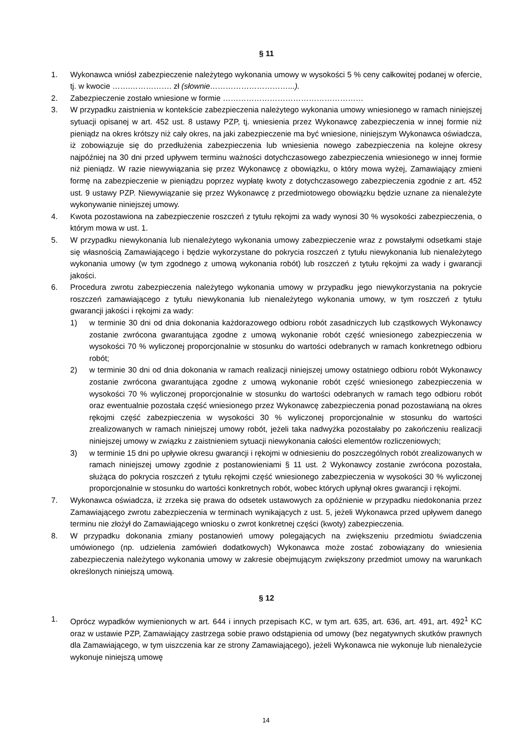§ 11
1. Wykonawca wniósł zabezpieczenie należytego wykonania umowy w wysokości 5 % ceny całkowitej podanej w ofercie, tj. w kwocie …….……………. zł (słownie…………………………...).
2. Zabezpieczenie zostało wniesione w formie ………………………………………………
3. W przypadku zaistnienia w kontekście zabezpieczenia należytego wykonania umowy wniesionego w ramach niniejszej sytuacji opisanej w art. 452 ust. 8 ustawy PZP, tj. wniesienia przez Wykonawcę zabezpieczenia w innej formie niż pieniądz na okres krótszy niż cały okres, na jaki zabezpieczenie ma być wniesione, niniejszym Wykonawca oświadcza, iż zobowiązuje się do przedłużenia zabezpieczenia lub wniesienia nowego zabezpieczenia na kolejne okresy najpóźniej na 30 dni przed upływem terminu ważności dotychczasowego zabezpieczenia wniesionego w innej formie niż pieniądz. W razie niewywiązania się przez Wykonawcę z obowiązku, o który mowa wyżej, Zamawiający zmieni formę na zabezpieczenie w pieniądzu poprzez wypłatę kwoty z dotychczasowego zabezpieczenia zgodnie z art. 452 ust. 9 ustawy PZP. Niewywiązanie się przez Wykonawcę z przedmiotowego obowiązku będzie uznane za nienależyte wykonywanie niniejszej umowy.
4. Kwota pozostawiona na zabezpieczenie roszczeń z tytułu rękojmi za wady wynosi 30 % wysokości zabezpieczenia, o którym mowa w ust. 1.
5. W przypadku niewykonania lub nienależytego wykonania umowy zabezpieczenie wraz z powstałymi odsetkami staje się własnością Zamawiającego i będzie wykorzystane do pokrycia roszczeń z tytułu niewykonania lub nienależytego wykonania umowy (w tym zgodnego z umową wykonania robót) lub roszczeń z tytułu rękojmi za wady i gwarancji jakości.
6. Procedura zwrotu zabezpieczenia należytego wykonania umowy w przypadku jego niewykorzystania na pokrycie roszczeń zamawiającego z tytułu niewykonania lub nienależytego wykonania umowy, w tym roszczeń z tytułu gwarancji jakości i rękojmi za wady:
1) w terminie 30 dni od dnia dokonania każdorazowego odbioru robót zasadniczych lub cząstkowych Wykonawcy zostanie zwrócona gwarantująca zgodne z umową wykonanie robót część wniesionego zabezpieczenia w wysokości 70 % wyliczonej proporcjonalnie w stosunku do wartości odebranych w ramach konkretnego odbioru robót;
2) w terminie 30 dni od dnia dokonania w ramach realizacji niniejszej umowy ostatniego odbioru robót Wykonawcy zostanie zwrócona gwarantująca zgodne z umową wykonanie robót część wniesionego zabezpieczenia w wysokości 70 % wyliczonej proporcjonalnie w stosunku do wartości odebranych w ramach tego odbioru robót oraz ewentualnie pozostała część wniesionego przez Wykonawcę zabezpieczenia ponad pozostawianą na okres rękojmi część zabezpieczenia w wysokości 30 % wyliczonej proporcjonalnie w stosunku do wartości zrealizowanych w ramach niniejszej umowy robót, jeżeli taka nadwyżka pozostałaby po zakończeniu realizacji niniejszej umowy w związku z zaistnieniem sytuacji niewykonania całości elementów rozliczeniowych;
3) w terminie 15 dni po upływie okresu gwarancji i rękojmi w odniesieniu do poszczególnych robót zrealizowanych w ramach niniejszej umowy zgodnie z postanowieniami § 11 ust. 2 Wykonawcy zostanie zwrócona pozostała, służąca do pokrycia roszczeń z tytułu rękojmi część wniesionego zabezpieczenia w wysokości 30 % wyliczonej proporcjonalnie w stosunku do wartości konkretnych robót, wobec których upłynął okres gwarancji i rękojmi.
7. Wykonawca oświadcza, iż zrzeka się prawa do odsetek ustawowych za opóźnienie w przypadku niedokonania przez Zamawiającego zwrotu zabezpieczenia w terminach wynikających z ust. 5, jeżeli Wykonawca przed upływem danego terminu nie złożył do Zamawiającego wniosku o zwrot konkretnej części (kwoty) zabezpieczenia.
8. W przypadku dokonania zmiany postanowień umowy polegających na zwiększeniu przedmiotu świadczenia umówionego (np. udzielenia zamówień dodatkowych) Wykonawca może zostać zobowiązany do wniesienia zabezpieczenia należytego wykonania umowy w zakresie obejmującym zwiększony przedmiot umowy na warunkach określonych niniejszą umową.
§ 12
1. Oprócz wypadków wymienionych w art. 644 i innych przepisach KC, w tym art. 635, art. 636, art. 491, art. 492<sup>1</sup> KC oraz w ustawie PZP, Zamawiający zastrzega sobie prawo odstąpienia od umowy (bez negatywnych skutków prawnych dla Zamawiającego, w tym uiszczenia kar ze strony Zamawiającego), jeżeli Wykonawca nie wykonuje lub nienależycie wykonuje niniejszą umowę
14